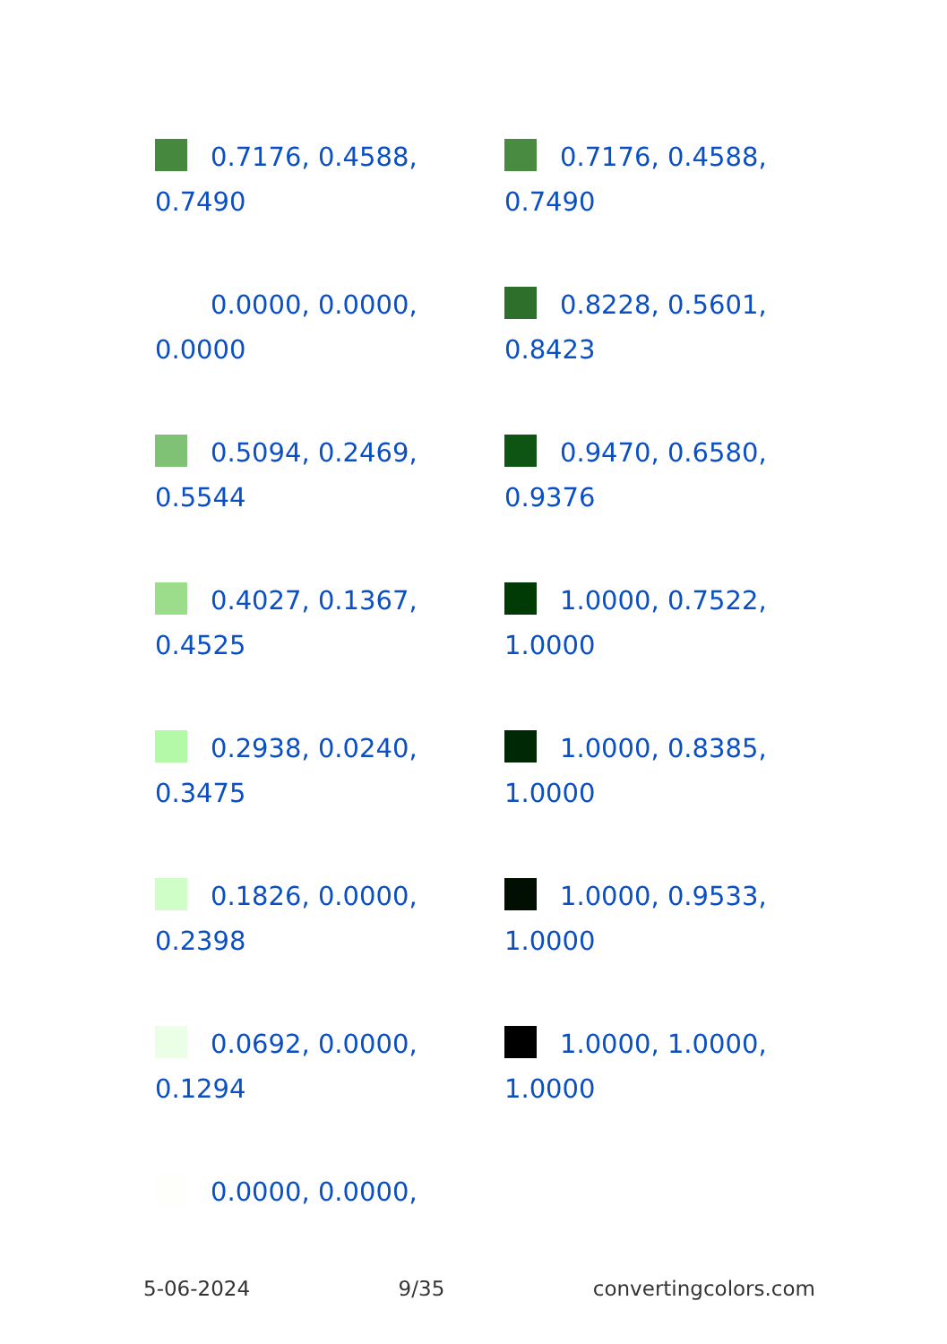0.7176, 0.4588, 0.7490
0.7176, 0.4588, 0.7490
0.0000, 0.0000, 0.0000
0.8228, 0.5601, 0.8423
0.5094, 0.2469, 0.5544
0.9470, 0.6580, 0.9376
0.4027, 0.1367, 0.4525
1.0000, 0.7522, 1.0000
0.2938, 0.0240, 0.3475
1.0000, 0.8385, 1.0000
0.1826, 0.0000, 0.2398
1.0000, 0.9533, 1.0000
0.0692, 0.0000, 0.1294
1.0000, 1.0000, 1.0000
0.0000, 0.0000,
5-06-2024 9/35 convertingcolors.com